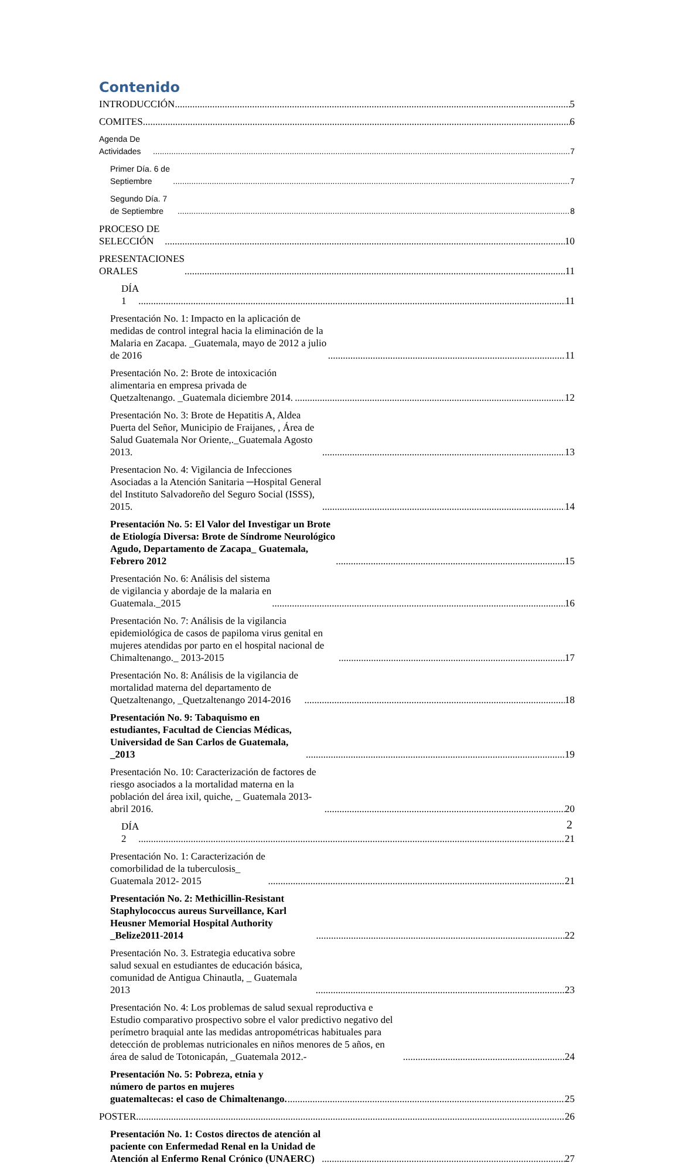Contenido
INTRODUCCIÓN 5
COMITES 6
Agenda De Actividades 7
Primer Día. 6 de Septiembre 7
Segundo Día. 7 de Septiembre 8
PROCESO DE SELECCIÓN 10
PRESENTACIONES ORALES 11
DÍA 1 11
Presentación No. 1: Impacto en la aplicación de medidas de control integral hacia la eliminación de la Malaria en Zacapa. _Guatemala, mayo de 2012 a julio de 2016 11
Presentación No. 2: Brote de intoxicación alimentaria en empresa privada de Quetzaltenango. _Guatemala diciembre 2014. 12
Presentación No. 3: Brote de Hepatitis A, Aldea Puerta del Señor, Municipio de Fraijanes, , Área de Salud Guatemala Nor Oriente,._Guatemala Agosto 2013. 13
Presentacion No. 4: Vigilancia de Infecciones Asociadas a la Atención Sanitaria ─Hospital General del Instituto Salvadoreño del Seguro Social (ISSS), 2015. 14
Presentación No. 5: El Valor del Investigar un Brote de Etiología Diversa: Brote de Síndrome Neurológico Agudo, Departamento de Zacapa_ Guatemala, Febrero 2012 15
Presentación No. 6: Análisis del sistema de vigilancia y abordaje de la malaria en Guatemala._2015 16
Presentación No. 7: Análisis de la vigilancia epidemiológica de casos de papiloma virus genital en mujeres atendidas por parto en el hospital nacional de Chimaltenango._ 2013-2015 17
Presentación No. 8: Análisis de la vigilancia de mortalidad materna del departamento de Quetzaltenango, _Quetzaltenango 2014-2016 18
Presentación No. 9: Tabaquismo en estudiantes, Facultad de Ciencias Médicas, Universidad de San Carlos de Guatemala, _2013 19
Presentación No. 10: Caracterización de factores de riesgo asociados a la mortalidad materna en la población del área ixil, quiche, _ Guatemala 2013-abril 2016. 20
DÍA 2 21
Presentación No. 1: Caracterización de comorbilidad de la tuberculosis_ Guatemala 2012- 2015 21
Presentación No. 2: Methicillin-Resistant Staphylococcus aureus Surveillance, Karl Heusner Memorial Hospital Authority _Belize2011-2014 22
Presentación No. 3. Estrategia educativa sobre salud sexual en estudiantes de educación básica, comunidad de Antigua Chinautla, _ Guatemala 2013 23
Presentación No. 4: Los problemas de salud sexual reproductiva e Estudio comparativo prospectivo sobre el valor predictivo negativo del perímetro braquial ante las medidas antropométricas habituales para detección de problemas nutricionales en niños menores de 5 años, en área de salud de Totonicapán, _Guatemala 2012.- 24
Presentación No. 5: Pobreza, etnia y número de partos en mujeres guatemaltecas: el caso de Chimaltenango. 25
POSTER 26
Presentación No. 1: Costos directos de atención al paciente con Enfermedad Renal en la Unidad de Atención al Enfermo Renal Crónico (UNAERC) 27
2